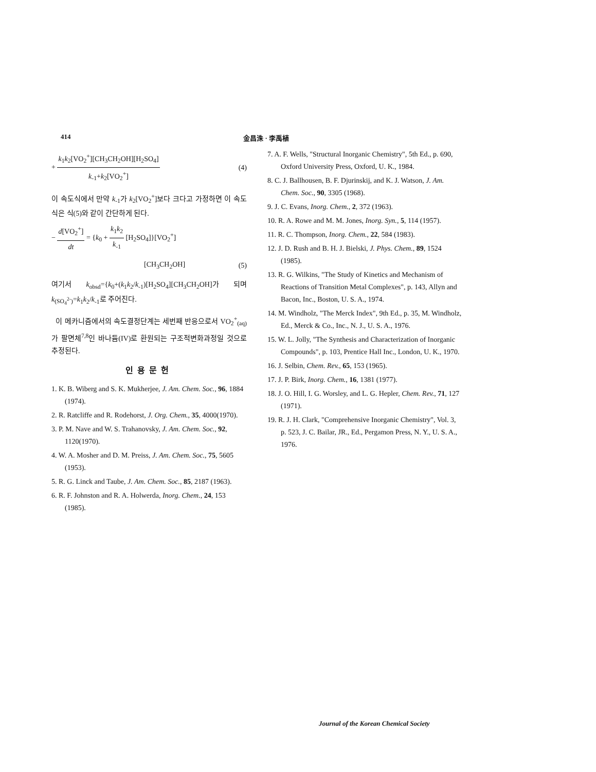414 金昌洙 · 李禹植
+
k<sub>1</sub>k<sub>2</sub>[VO<sub>2</sub><sup>+</sup>][CH<sub>3</sub>CH<sub>2</sub>OH][H<sub>2</sub>SO<sub>4</sub>]
k<sub>-1</sub>+k<sub>2</sub>[VO<sub>2</sub><sup>+</sup>]
(4)
이 속도식에서 만약 k<sub>-1</sub>가 k<sub>2</sub>[VO<sub>2</sub><sup>+</sup>]보다 크다고 가정하면 이 속도식은 식(5)와 같이 간단하게 된다.
−
d[VO<sub>2</sub><sup>+</sup>]
dt
= {k<sub>0</sub> +
k<sub>1</sub>k<sub>2</sub>
k<sub>-1</sub>
[H<sub>2</sub>SO<sub>4</sub>]}[VO<sub>2</sub><sup>+</sup>]
[CH<sub>3</sub>CH<sub>2</sub>OH] (5)
여기서 k<sub>obsd</sub>={k<sub>0</sub>+(k<sub>1</sub>k<sub>2</sub>/k<sub>-1</sub>)[H<sub>2</sub>SO<sub>4</sub>][CH<sub>3</sub>CH<sub>2</sub>OH]가 되며 k<sub>(SO<sub>4</sub><sup>2-</sup>)</sub>=k<sub>1</sub>k<sub>2</sub>/k<sub>-1</sub>로 주어진다.
이 메카니즘에서의 속도결정단계는 세번째 반응으로서 VO<sub>2</sub><sup>+</sup><sub>(aq)</sub>가 팔면체<sup>7,8</sup>인 바나듐(IV)로 환원되는 구조적변화과정일 것으로 추정된다.
인용문헌
1. K. B. Wiberg and S. K. Mukherjee, J. Am. Chem. Soc., 96, 1884 (1974).
2. R. Ratcliffe and R. Rodehorst, J. Org. Chem., 35, 4000(1970).
3. P. M. Nave and W. S. Trahanovsky, J. Am. Chem. Soc., 92, 1120(1970).
4. W. A. Mosher and D. M. Preiss, J. Am. Chem. Soc., 75, 5605 (1953).
5. R. G. Linck and Taube, J. Am. Chem. Soc., 85, 2187 (1963).
6. R. F. Johnston and R. A. Holwerda, Inorg. Chem., 24, 153 (1985).
7. A. F. Wells, "Structural Inorganic Chemistry", 5th Ed., p. 690, Oxford University Press, Oxford, U. K., 1984.
8. C. J. Ballhousen, B. F. Djurinskij, and K. J. Watson, J. Am. Chem. Soc., 90, 3305 (1968).
9. J. C. Evans, Inorg. Chem., 2, 372 (1963).
10. R. A. Rowe and M. M. Jones, Inorg. Syn., 5, 114 (1957).
11. R. C. Thompson, Inorg. Chem., 22, 584 (1983).
12. J. D. Rush and B. H. J. Bielski, J. Phys. Chem., 89, 1524 (1985).
13. R. G. Wilkins, "The Study of Kinetics and Mechanism of Reactions of Transition Metal Complexes", p. 143, Allyn and Bacon, Inc., Boston, U. S. A., 1974.
14. M. Windholz, "The Merck Index", 9th Ed., p. 35, M. Windholz, Ed., Merck & Co., Inc., N. J., U. S. A., 1976.
15. W. L. Jolly, "The Synthesis and Characterization of Inorganic Compounds", p. 103, Prentice Hall Inc., London, U. K., 1970.
16. J. Selbin, Chem. Rev., 65, 153 (1965).
17. J. P. Birk, Inorg. Chem., 16, 1381 (1977).
18. J. O. Hill, I. G. Worsley, and L. G. Hepler, Chem. Rev., 71, 127 (1971).
19. R. J. H. Clark, "Comprehensive Inorganic Chemistry", Vol. 3, p. 523, J. C. Bailar, JR., Ed., Pergamon Press, N. Y., U. S. A., 1976.
Journal of the Korean Chemical Society